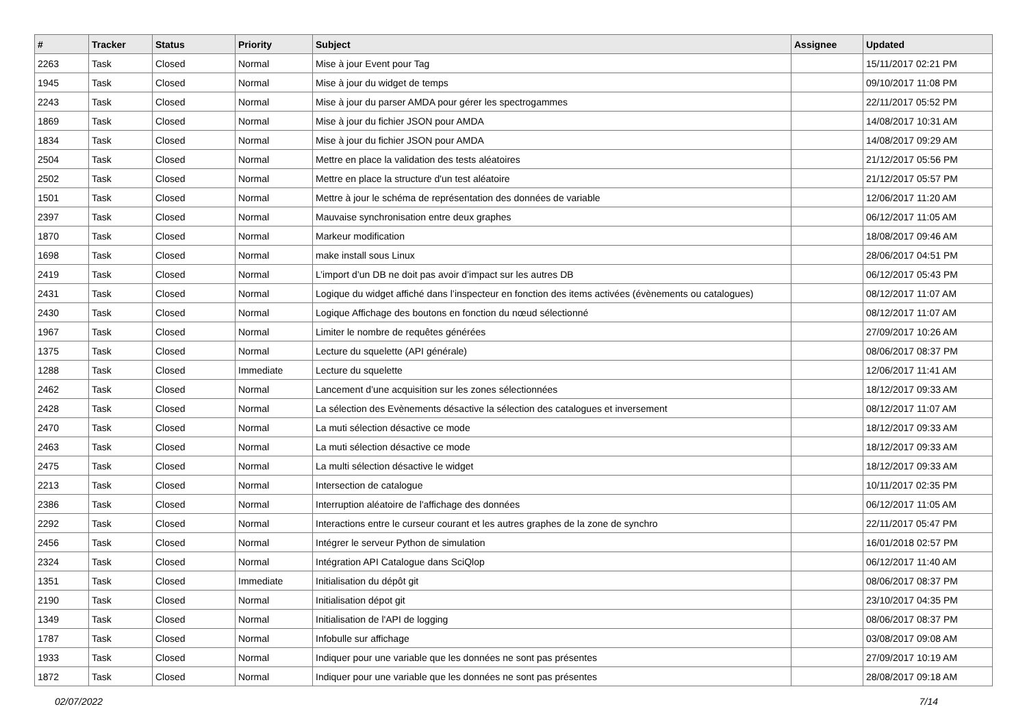| # | Tracker | Status | Priority | Subject | Assignee | Updated |
| --- | --- | --- | --- | --- | --- | --- |
| 2263 | Task | Closed | Normal | Mise à jour Event pour Tag | | 15/11/2017 02:21 PM |
| 1945 | Task | Closed | Normal | Mise à jour du widget de temps | | 09/10/2017 11:08 PM |
| 2243 | Task | Closed | Normal | Mise à jour du parser AMDA pour gérer les spectrogammes | | 22/11/2017 05:52 PM |
| 1869 | Task | Closed | Normal | Mise à jour du fichier JSON pour AMDA | | 14/08/2017 10:31 AM |
| 1834 | Task | Closed | Normal | Mise à jour du fichier JSON pour AMDA | | 14/08/2017 09:29 AM |
| 2504 | Task | Closed | Normal | Mettre en place la validation des tests aléatoires | | 21/12/2017 05:56 PM |
| 2502 | Task | Closed | Normal | Mettre en place la structure d'un test aléatoire | | 21/12/2017 05:57 PM |
| 1501 | Task | Closed | Normal | Mettre à jour le schéma de représentation des données de variable | | 12/06/2017 11:20 AM |
| 2397 | Task | Closed | Normal | Mauvaise synchronisation entre deux graphes | | 06/12/2017 11:05 AM |
| 1870 | Task | Closed | Normal | Markeur modification | | 18/08/2017 09:46 AM |
| 1698 | Task | Closed | Normal | make install sous Linux | | 28/06/2017 04:51 PM |
| 2419 | Task | Closed | Normal | L’import d’un DB ne doit pas avoir d’impact sur les autres DB | | 06/12/2017 05:43 PM |
| 2431 | Task | Closed | Normal | Logique du widget affiché dans l’inspecteur en fonction des items activées (évènements ou catalogues) | | 08/12/2017 11:07 AM |
| 2430 | Task | Closed | Normal | Logique Affichage des boutons en fonction du nœud sélectionné | | 08/12/2017 11:07 AM |
| 1967 | Task | Closed | Normal | Limiter le nombre de requêtes générées | | 27/09/2017 10:26 AM |
| 1375 | Task | Closed | Normal | Lecture du squelette (API générale) | | 08/06/2017 08:37 PM |
| 1288 | Task | Closed | Immediate | Lecture du squelette | | 12/06/2017 11:41 AM |
| 2462 | Task | Closed | Normal | Lancement d’une acquisition sur les zones sélectionnées | | 18/12/2017 09:33 AM |
| 2428 | Task | Closed | Normal | La sélection des Evènements désactive la sélection des catalogues et inversement | | 08/12/2017 11:07 AM |
| 2470 | Task | Closed | Normal | La muti sélection désactive ce mode | | 18/12/2017 09:33 AM |
| 2463 | Task | Closed | Normal | La muti sélection désactive ce mode | | 18/12/2017 09:33 AM |
| 2475 | Task | Closed | Normal | La multi sélection désactive le widget | | 18/12/2017 09:33 AM |
| 2213 | Task | Closed | Normal | Intersection de catalogue | | 10/11/2017 02:35 PM |
| 2386 | Task | Closed | Normal | Interruption aléatoire de l'affichage des données | | 06/12/2017 11:05 AM |
| 2292 | Task | Closed | Normal | Interactions entre le curseur courant et les autres graphes de la zone de synchro | | 22/11/2017 05:47 PM |
| 2456 | Task | Closed | Normal | Intégrer le serveur Python de simulation | | 16/01/2018 02:57 PM |
| 2324 | Task | Closed | Normal | Intégration API Catalogue dans SciQlop | | 06/12/2017 11:40 AM |
| 1351 | Task | Closed | Immediate | Initialisation du dépôt git | | 08/06/2017 08:37 PM |
| 2190 | Task | Closed | Normal | Initialisation dépot git | | 23/10/2017 04:35 PM |
| 1349 | Task | Closed | Normal | Initialisation de l'API de logging | | 08/06/2017 08:37 PM |
| 1787 | Task | Closed | Normal | Infobulle sur affichage | | 03/08/2017 09:08 AM |
| 1933 | Task | Closed | Normal | Indiquer pour une variable que les données ne sont pas présentes | | 27/09/2017 10:19 AM |
| 1872 | Task | Closed | Normal | Indiquer pour une variable que les données ne sont pas présentes | | 28/08/2017 09:18 AM |
02/07/2022 7/14